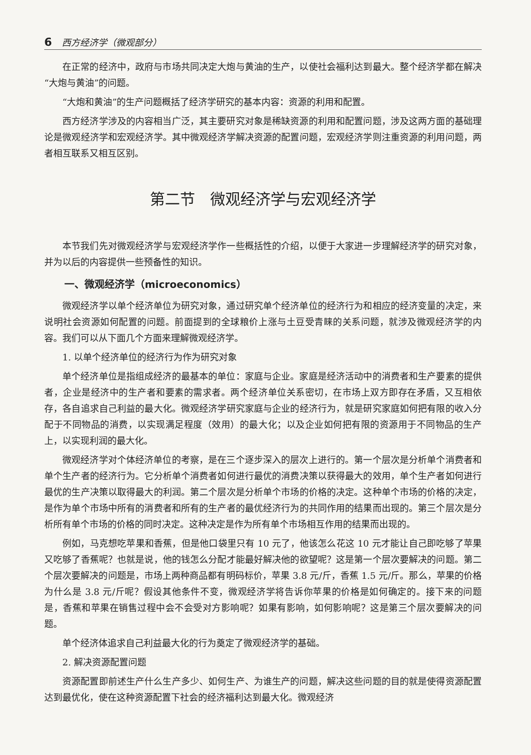6 西方经济学（微观部分）
在正常的经济中，政府与市场共同决定大炮与黄油的生产，以使社会福利达到最大。整个经济学都在解决“大炮与黄油”的问题。
“大炮和黄油”的生产问题概括了经济学研究的基本内容：资源的利用和配置。
西方经济学涉及的内容相当广泛，其主要研究对象是稀缺资源的利用和配置问题，涉及这两方面的基础理论是微观经济学和宏观经济学。其中微观经济学解决资源的配置问题，宏观经济学则注重资源的利用问题，两者相互联系又相互区别。
第二节　微观经济学与宏观经济学
本节我们先对微观经济学与宏观经济学作一些概括性的介绍，以便于大家进一步理解经济学的研究对象，并为以后的内容提供一些预备性的知识。
一、微观经济学（microeconomics）
微观经济学以单个经济单位为研究对象，通过研究单个经济单位的经济行为和相应的经济变量的决定，来说明社会资源如何配置的问题。前面提到的全球粮价上涨与土豆受青睐的关系问题，就涉及微观经济学的内容。我们可以从下面几个方面来理解微观经济学。
1. 以单个经济单位的经济行为作为研究对象
单个经济单位是指组成经济的最基本的单位：家庭与企业。家庭是经济活动中的消费者和生产要素的提供者，企业是经济中的生产者和要素的需求者。两个经济单位关系密切，在市场上双方即存在矛盾，又互相依存，各自追求自己利益的最大化。微观经济学研究家庭与企业的经济行为，就是研究家庭如何把有限的收入分配于不同物品的消费，以实现满足程度（效用）的最大化；以及企业如何把有限的资源用于不同物品的生产上，以实现利润的最大化。
微观经济学对个体经济单位的考察，是在三个逐步深入的层次上进行的。第一个层次是分析单个消费者和单个生产者的经济行为。它分析单个消费者如何进行最优的消费决策以获得最大的效用，单个生产者如何进行最优的生产决策以取得最大的利润。第二个层次是分析单个市场的价格的决定。这种单个市场的价格的决定，是作为单个市场中所有的消费者和所有的生产者的最优经济行为的共同作用的结果而出现的。第三个层次是分析所有单个市场的价格的同时决定。这种决定是作为所有单个市场相互作用的结果而出现的。
例如，马克想吃苹果和香蕉，但是他口袋里只有 10 元了，他该怎么花这 10 元才能让自己即吃够了苹果又吃够了香蕉呢？也就是说，他的钱怎么分配才能最好解决他的欲望呢？这是第一个层次要解决的问题。第二个层次要解决的问题是，市场上两种商品都有明码标价，苹果 3.8 元/斤，香蕉 1.5 元/斤。那么，苹果的价格为什么是 3.8 元/斤呢？假设其他条件不变，微观经济学将告诉你苹果的价格是如何确定的。接下来的问题是，香蕉和苹果在销售过程中会不会受对方影响呢？如果有影响，如何影响呢？这是第三个层次要解决的问题。
单个经济体追求自己利益最大化的行为奠定了微观经济学的基础。
2. 解决资源配置问题
资源配置即前述生产什么生产多少、如何生产、为谁生产的问题，解决这些问题的目的就是使得资源配置达到最优化，使在这种资源配置下社会的经济福利达到最大化。微观经济